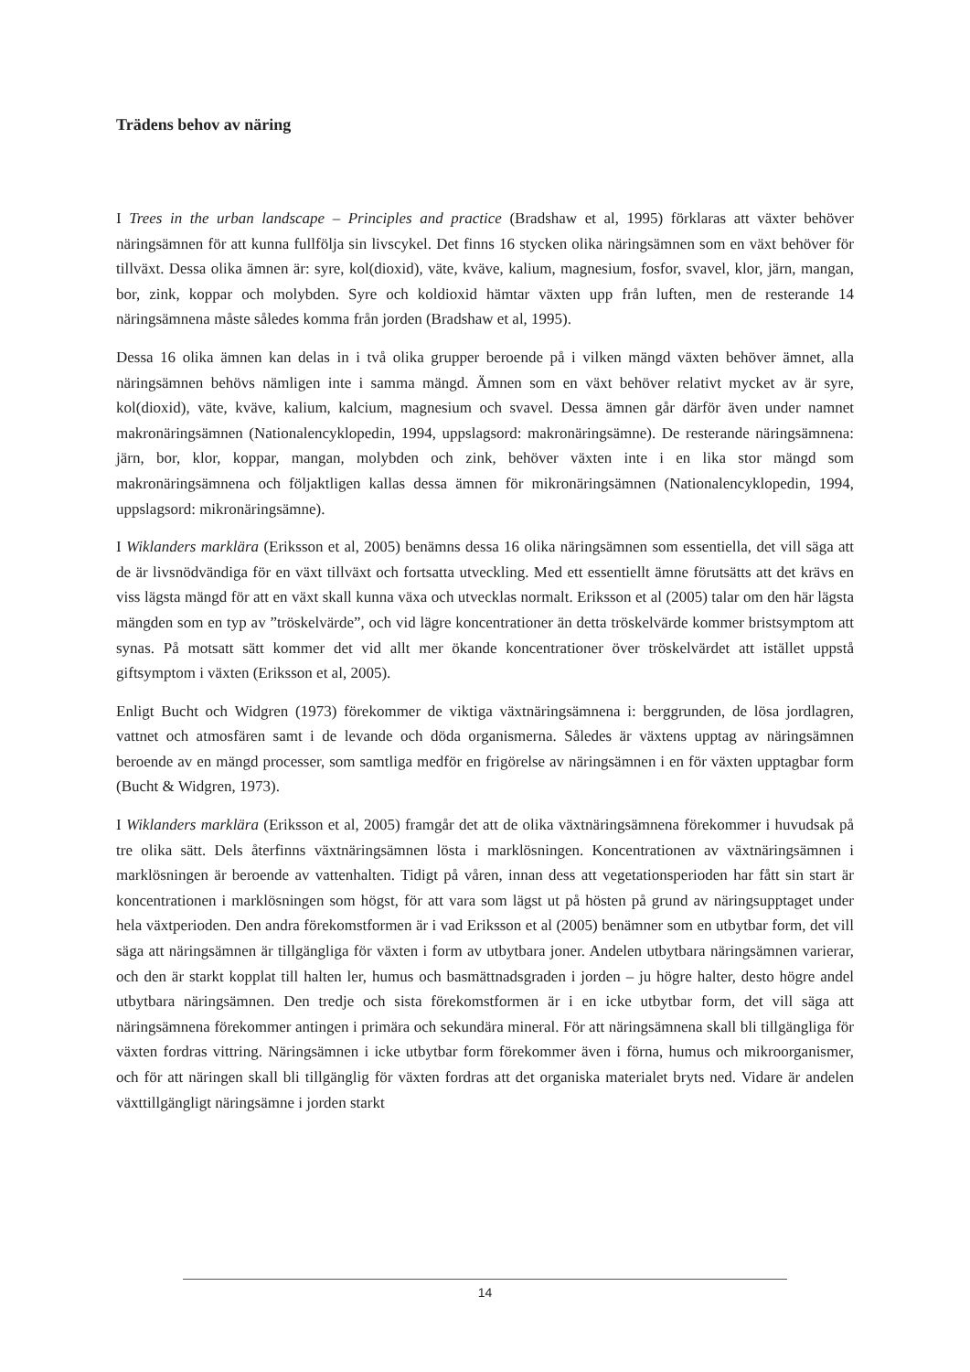Trädens behov av näring
I Trees in the urban landscape – Principles and practice (Bradshaw et al, 1995) förklaras att växter behöver näringsämnen för att kunna fullfölja sin livscykel. Det finns 16 stycken olika näringsämnen som en växt behöver för tillväxt. Dessa olika ämnen är: syre, kol(dioxid), väte, kväve, kalium, magnesium, fosfor, svavel, klor, järn, mangan, bor, zink, koppar och molybden. Syre och koldioxid hämtar växten upp från luften, men de resterande 14 näringsämnena måste således komma från jorden (Bradshaw et al, 1995).
Dessa 16 olika ämnen kan delas in i två olika grupper beroende på i vilken mängd växten behöver ämnet, alla näringsämnen behövs nämligen inte i samma mängd. Ämnen som en växt behöver relativt mycket av är syre, kol(dioxid), väte, kväve, kalium, kalcium, magnesium och svavel. Dessa ämnen går därför även under namnet makronäringsämnen (Nationalencyklopedin, 1994, uppslagsord: makronäringsämne). De resterande näringsämnena: järn, bor, klor, koppar, mangan, molybden och zink, behöver växten inte i en lika stor mängd som makronäringsämnena och följaktligen kallas dessa ämnen för mikronäringsämnen (Nationalencyklopedin, 1994, uppslagsord: mikronäringsämne).
I Wiklanders marklära (Eriksson et al, 2005) benämns dessa 16 olika näringsämnen som essentiella, det vill säga att de är livsnödvändiga för en växt tillväxt och fortsatta utveckling. Med ett essentiellt ämne förutsätts att det krävs en viss lägsta mängd för att en växt skall kunna växa och utvecklas normalt. Eriksson et al (2005) talar om den här lägsta mängden som en typ av ”tröskelvärde”, och vid lägre koncentrationer än detta tröskelvärde kommer bristsymptom att synas. På motsatt sätt kommer det vid allt mer ökande koncentrationer över tröskelvärdet att istället uppstå giftsymptom i växten (Eriksson et al, 2005).
Enligt Bucht och Widgren (1973) förekommer de viktiga växtnäringsämnena i: berggrunden, de lösa jordlagren, vattnet och atmosfären samt i de levande och döda organismerna. Således är växtens upptag av näringsämnen beroende av en mängd processer, som samtliga medför en frigörelse av näringsämnen i en för växten upptagbar form (Bucht & Widgren, 1973).
I Wiklanders marklära (Eriksson et al, 2005) framgår det att de olika växtnäringsämnena förekommer i huvudsak på tre olika sätt. Dels återfinns växtnäringsämnen lösta i marklösningen. Koncentrationen av växtnäringsämnen i marklösningen är beroende av vattenhalten. Tidigt på våren, innan dess att vegetationsperioden har fått sin start är koncentrationen i marklösningen som högst, för att vara som lägst ut på hösten på grund av näringsupptaget under hela växtperioden. Den andra förekomstformen är i vad Eriksson et al (2005) benämner som en utbytbar form, det vill säga att näringsämnen är tillgängliga för växten i form av utbytbara joner. Andelen utbytbara näringsämnen varierar, och den är starkt kopplat till halten ler, humus och basmättnadsgraden i jorden – ju högre halter, desto högre andel utbytbara näringsämnen. Den tredje och sista förekomstformen är i en icke utbytbar form, det vill säga att näringsämnena förekommer antingen i primära och sekundära mineral. För att näringsämnena skall bli tillgängliga för växten fordras vittring. Näringsämnen i icke utbytbar form förekommer även i förna, humus och mikroorganismer, och för att näringen skall bli tillgänglig för växten fordras att det organiska materialet bryts ned. Vidare är andelen växttillgängligt näringsämne i jorden starkt
14